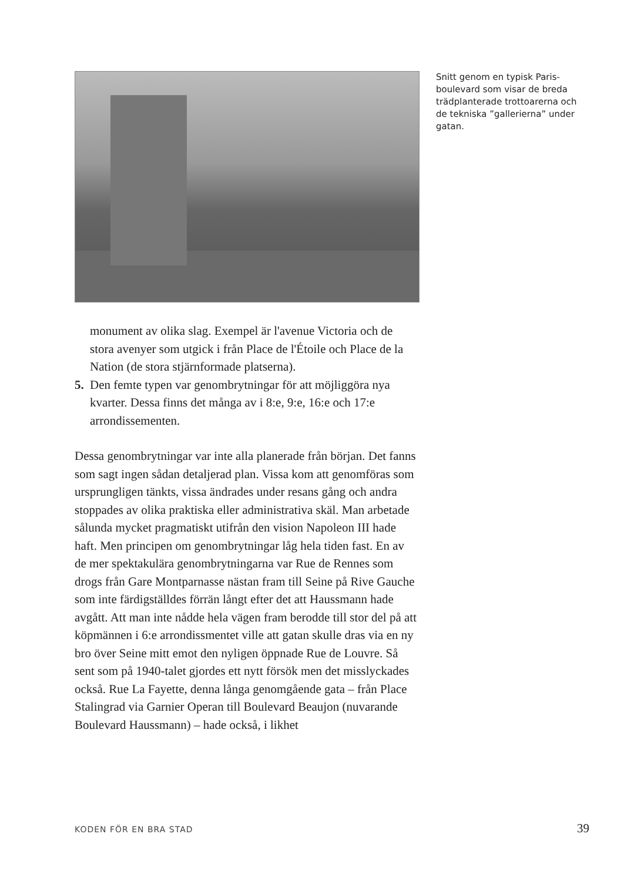Snitt genom en typisk Paris­boulevard som visar de breda trädplanterade trottoarerna och de tekniska ”gallerierna” under gatan.
monument av olika slag. Exempel är l'avenue Victoria och de stora avenyer som utgick i från Place de l'Étoile och Place de la Nation (de stora stjärnformade platserna).
5. Den femte typen var genombrytningar för att möjliggöra nya kvarter. Dessa finns det många av i 8:e, 9:e, 16:e och 17:e arrondissementen.
Dessa genombrytningar var inte alla planerade från början. Det fanns som sagt ingen sådan detaljerad plan. Vissa kom att genomföras som ursprungligen tänkts, vissa ändrades under resans gång och andra stoppades av olika praktiska eller administrativa skäl. Man arbetade sålunda mycket pragmatiskt utifrån den vision Napoleon III hade haft. Men principen om genombrytningar låg hela tiden fast. En av de mer spektakulära genombrytningarna var Rue de Rennes som drogs från Gare Montparnasse nästan fram till Seine på Rive Gauche som inte färdigställdes förrän långt efter det att Haussmann hade avgått. Att man inte nådde hela vägen fram berodde till stor del på att köpmännen i 6:e arrondiss­mentet ville att gatan skulle dras via en ny bro över Seine mitt emot den nyligen öppnade Rue de Louvre. Så sent som på 1940-talet gjordes ett nytt försök men det misslyckades också. Rue La Fayette, denna långa genomgående gata – från Place Stalingrad via Garnier Operan till Boulevard Beaujon (nuvarande Boulevard Haussmann) – hade också, i likhet
KODEN FÖR EN BRA STAD 39